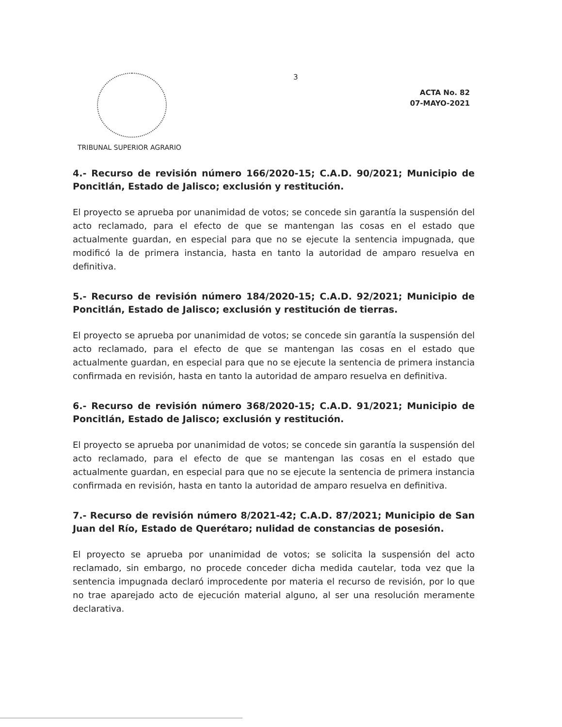TRIBUNAL SUPERIOR AGRARIO
3
ACTA No. 82
07-MAYO-2021
4.- Recurso de revisión número 166/2020-15; C.A.D. 90/2021; Municipio de Poncitlán, Estado de Jalisco; exclusión y restitución.
El proyecto se aprueba por unanimidad de votos; se concede sin garantía la suspensión del acto reclamado, para el efecto de que se mantengan las cosas en el estado que actualmente guardan, en especial para que no se ejecute la sentencia impugnada, que modificó la de primera instancia, hasta en tanto la autoridad de amparo resuelva en definitiva.
5.- Recurso de revisión número 184/2020-15; C.A.D. 92/2021; Municipio de Poncitlán, Estado de Jalisco; exclusión y restitución de tierras.
El proyecto se aprueba por unanimidad de votos; se concede sin garantía la suspensión del acto reclamado, para el efecto de que se mantengan las cosas en el estado que actualmente guardan, en especial para que no se ejecute la sentencia de primera instancia confirmada en revisión, hasta en tanto la autoridad de amparo resuelva en definitiva.
6.- Recurso de revisión número 368/2020-15; C.A.D. 91/2021; Municipio de Poncitlán, Estado de Jalisco; exclusión y restitución.
El proyecto se aprueba por unanimidad de votos; se concede sin garantía la suspensión del acto reclamado, para el efecto de que se mantengan las cosas en el estado que actualmente guardan, en especial para que no se ejecute la sentencia de primera instancia confirmada en revisión, hasta en tanto la autoridad de amparo resuelva en definitiva.
7.- Recurso de revisión número 8/2021-42; C.A.D. 87/2021; Municipio de San Juan del Río, Estado de Querétaro; nulidad de constancias de posesión.
El proyecto se aprueba por unanimidad de votos; se solicita la suspensión del acto reclamado, sin embargo, no procede conceder dicha medida cautelar, toda vez que la sentencia impugnada declaró improcedente por materia el recurso de revisión, por lo que no trae aparejado acto de ejecución material alguno, al ser una resolución meramente declarativa.